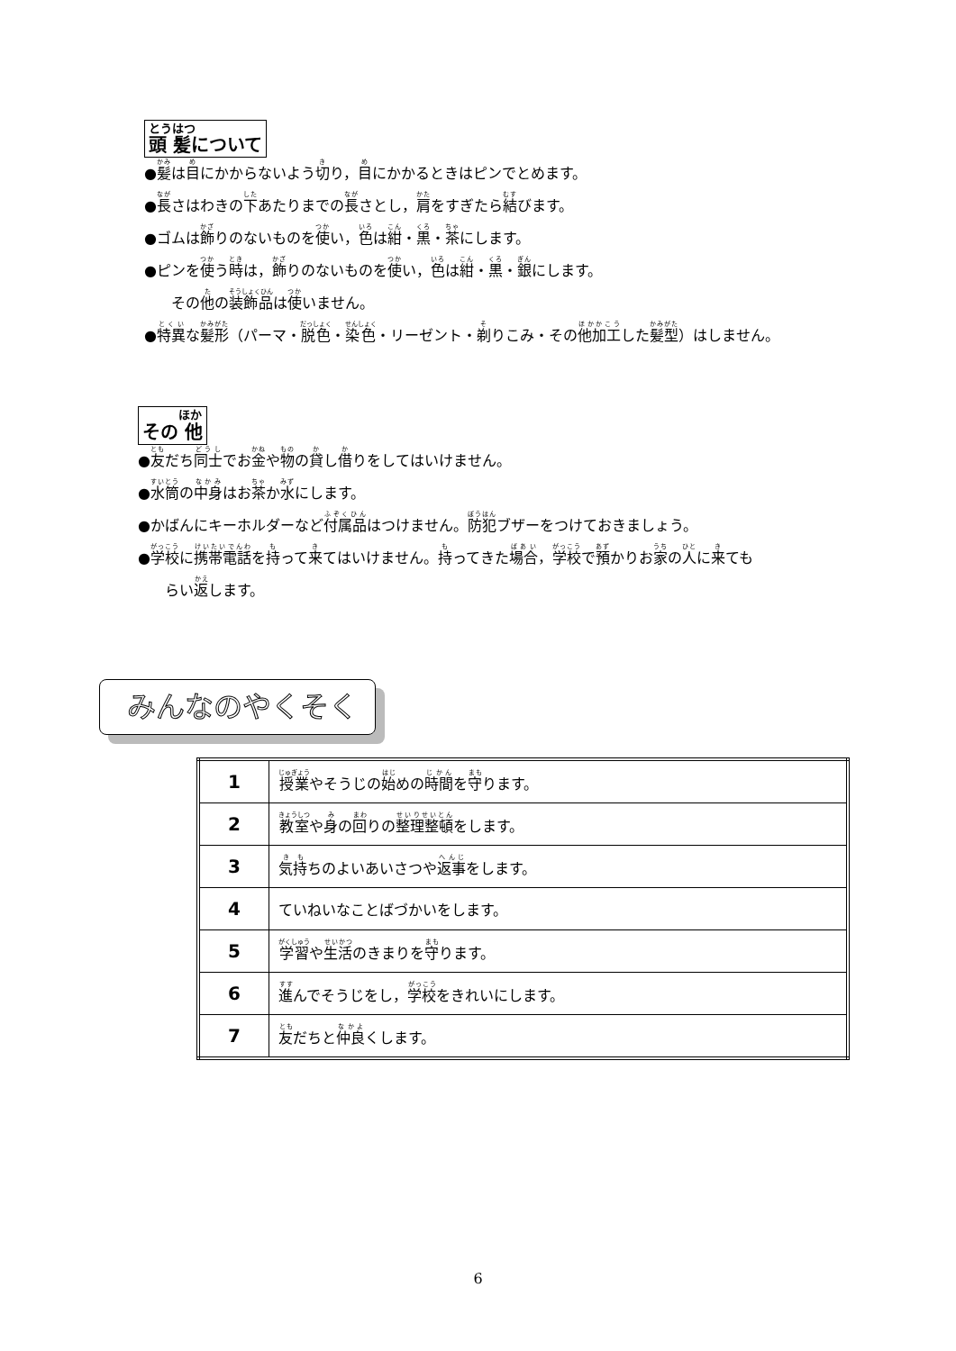とうはつ 頭 髪について
●髪は目にかからないよう切り，目にかかるときはピンでとめます。
●長さはわきの下あたりまでの長さとし，肩をすぎたら結びます。
●ゴムは飾りのないものを使い，色は紺・黒・茶にします。
●ピンを使う時は，飾りのないものを使い，色は紺・黒・銀にします。
その他の装飾品は使いません。
●特異な髪形（パーマ・脱色・染色・リーゼント・剃りこみ・その他加工した髪型）はしません。
ほか その 他
●友だち同士でお金や物の貸し借りをしてはいけません。
●水筒の中身はお茶か水にします。
●かばんにキーホルダーなど付属品はつけません。防犯ブザーをつけておきましょう。
●学校に携帯電話を持って来てはいけません。持ってきた場合，学校で預かりお家の人に来ても
らい返します。
みんなのやくそく
| 1 | 授業 やそうじの 始 めの 時間 を 守 ります。 |
| 2 | 教室 や 身 の 回 りの 整理整頓 をします。 |
| 3 | 気持 ちのよいあいさつや 返事 をします。 |
| 4 | ていねいなことばづかいをします。 |
| 5 | 学習 や 生活 のきまりを 守 ります。 |
| 6 | 進 んでそうじをし， 学校 をきれいにします。 |
| 7 | 友 だちと 仲良 くします。 |
6